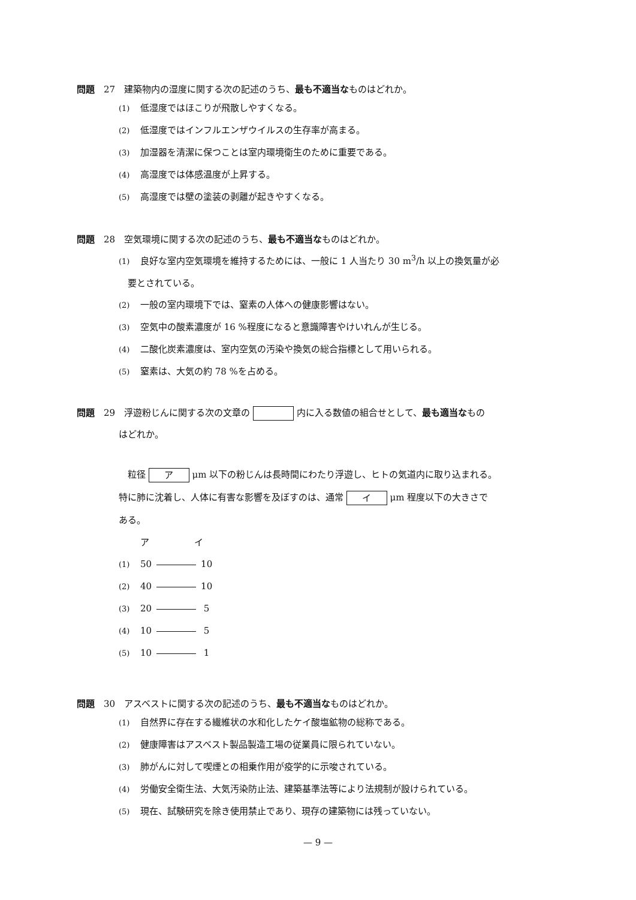問題　27　建築物内の湿度に関する次の記述のうち、最も不適当なものはどれか。
(1) 低湿度ではほこりが飛散しやすくなる。
(2) 低湿度ではインフルエンザウイルスの生存率が高まる。
(3) 加湿器を清潔に保つことは室内環境衛生のために重要である。
(4) 高湿度では体感温度が上昇する。
(5) 高湿度では壁の塗装の剥離が起きやすくなる。
問題　28　空気環境に関する次の記述のうち、最も不適当なものはどれか。
(1) 良好な室内空気環境を維持するためには、一般に 1 人当たり 30 m<sup>3</sup>/h 以上の換気量が必
　要とされている。
(2) 一般の室内環境下では、窒素の人体への健康影響はない。
(3) 空気中の酸素濃度が 16 %程度になると意識障害やけいれんが生じる。
(4) 二酸化炭素濃度は、室内空気の汚染や換気の総合指標として用いられる。
(5) 窒素は、大気の約 78 %を占める。
問題　29　浮遊粉じんに関する次の文章の 内に入る数値の組合せとして、最も適当なもの
はどれか。
　粒径 ア μm 以下の粉じんは長時間にわたり浮遊し、ヒトの気道内に取り込まれる。
特に肺に沈着し、人体に有害な影響を及ぼすのは、通常 イ μm 程度以下の大きさで
ある。
ア　　　　　イ
(1) 50 10
(2) 40 10
(3) 20 5
(4) 10 5
(5) 10 1
問題　30　アスベストに関する次の記述のうち、最も不適当なものはどれか。
(1) 自然界に存在する繊維状の水和化したケイ酸塩鉱物の総称である。
(2) 健康障害はアスベスト製品製造工場の従業員に限られていない。
(3) 肺がんに対して喫煙との相乗作用が疫学的に示唆されている。
(4) 労働安全衛生法、大気汚染防止法、建築基準法等により法規制が設けられている。
(5) 現在、試験研究を除き使用禁止であり、現存の建築物には残っていない。
— 9 —